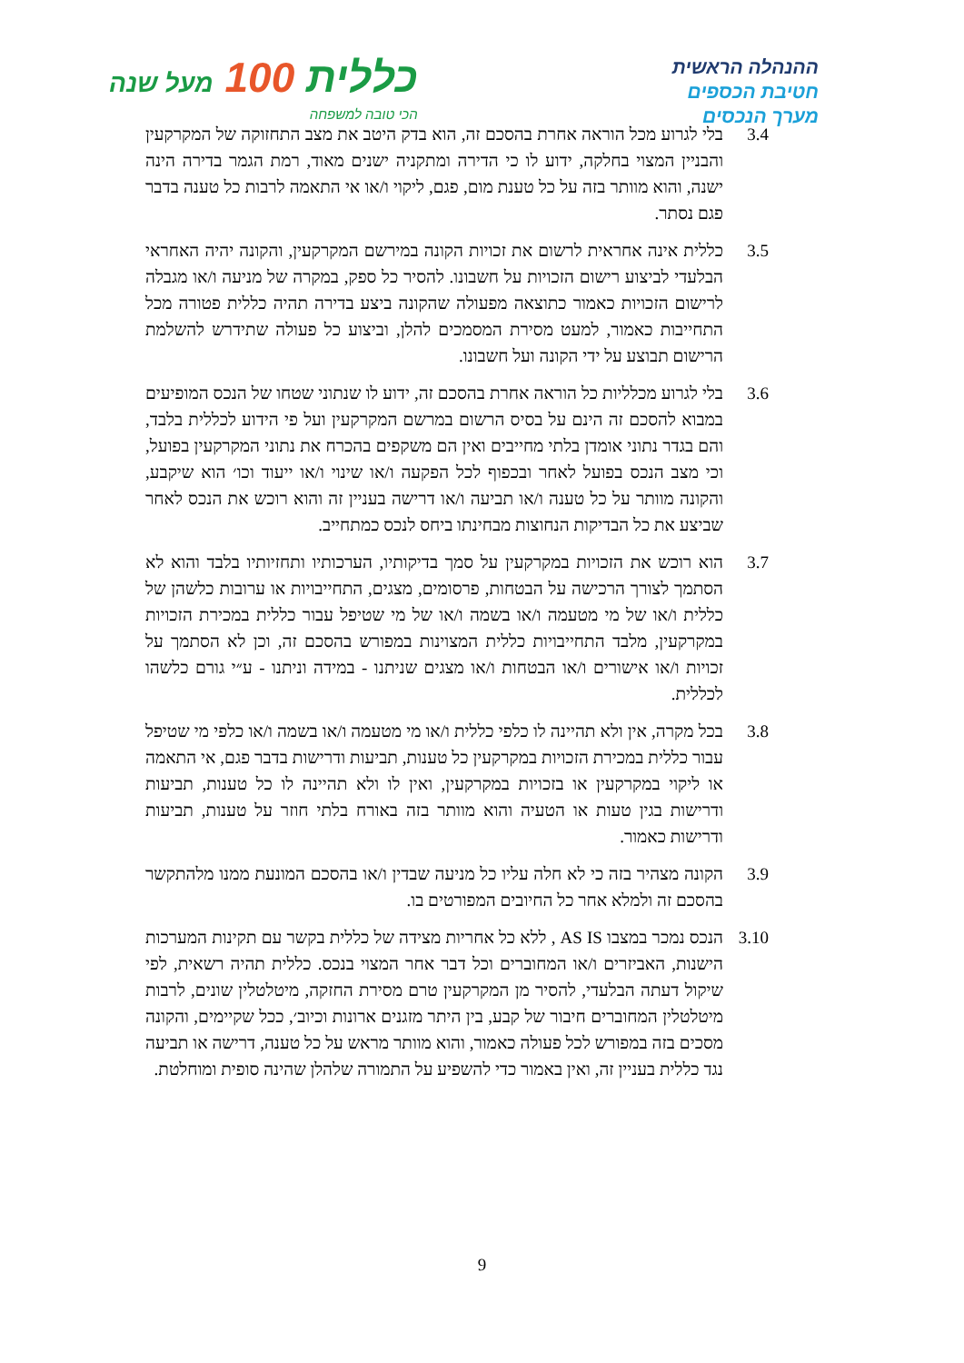ההנהלה הראשית
חטיבת הכספים
מערך הנכסים
כללית 100 מעל שנה
הכי טובה למשפחה
3.4 בלי לגרוע מכל הוראה אחרת בהסכם זה, הוא בדק היטב את מצב התחזוקה של המקרקעין והבניין המצוי בחלקה, ידוע לו כי הדירה ומתקניה ישנים מאוד, רמת הגמר בדירה הינה ישנה, והוא מוותר בזה על כל טענת מום, פגם, ליקוי ו/או אי התאמה לרבות כל טענה בדבר פגם נסתר.
3.5 כללית אינה אחראית לרשום את זכויות הקונה במירשם המקרקעין, והקונה יהיה האחראי הבלעדי לביצוע רישום הזכויות על חשבונו. להסיר כל ספק, במקרה של מניעה ו/או מגבלה לרישום הזכויות כאמור כתוצאה מפעולה שהקונה ביצע בדירה תהיה כללית פטורה מכל התחייבות כאמור, למעט מסירת המסמכים להלן, וביצוע כל פעולה שתידרש להשלמת הרישום תבוצע על ידי הקונה ועל חשבונו.
3.6 בלי לגרוע מכלליות כל הוראה אחרת בהסכם זה, ידוע לו שנתוני שטחו של הנכס המופיעים במבוא להסכם זה הינם על בסיס הרשום במרשם המקרקעין ועל פי הידוע לכללית בלבד, והם בגדר נתוני אומדן בלתי מחייבים ואין הם משקפים בהכרח את נתוני המקרקעין בפועל, וכי מצב הנכס בפועל לאחר ובכפוף לכל הפקעה ו/או שינוי ו/או ייעוד וכו׳ הוא שיקבע, והקונה מוותר על כל טענה ו/או תביעה ו/או דרישה בעניין זה והוא רוכש את הנכס לאחר שביצע את כל הבדיקות הנחוצות מבחינתו ביחס לנכס כמתחייב.
3.7 הוא רוכש את הזכויות במקרקעין על סמך בדיקותיו, הערכותיו ותחזיותיו בלבד והוא לא הסתמך לצורך הרכישה על הבטחות, פרסומים, מצגים, התחייבויות או ערובות כלשהן של כללית ו/או של מי מטעמה ו/או בשמה ו/או של מי שטיפל עבור כללית במכירת הזכויות במקרקעין, מלבד התחייבויות כללית המצוינות במפורש בהסכם זה, וכן לא הסתמך על זכויות ו/או אישורים ו/או הבטחות ו/או מצגים שניתנו - במידה וניתנו - ע״י גורם כלשהו לכללית.
3.8 בכל מקרה, אין ולא תהיינה לו כלפי כללית ו/או מי מטעמה ו/או בשמה ו/או כלפי מי שטיפל עבור כללית במכירת הזכויות במקרקעין כל טענות, תביעות ודרישות בדבר פגם, אי התאמה או ליקוי במקרקעין או בזכויות במקרקעין, ואין לו ולא תהיינה לו כל טענות, תביעות ודרישות בגין טעות או הטעיה והוא מוותר בזה באורח בלתי חוזר על טענות, תביעות ודרישות כאמור.
3.9 הקונה מצהיר בזה כי לא חלה עליו כל מניעה שבדין ו/או בהסכם המונעת ממנו מלהתקשר בהסכם זה ולמלא אחר כל החיובים המפורטים בו.
3.10 הנכס נמכר במצבו AS IS , ללא כל אחריות מצידה של כללית בקשר עם תקינות המערכות הישנות, האביזרים ו/או המחוברים וכל דבר אחר המצוי בנכס. כללית תהיה רשאית, לפי שיקול דעתה הבלעדי, להסיר מן המקרקעין טרם מסירת החזקה, מיטלטלין שונים, לרבות מיטלטלין המחוברים חיבור של קבע, בין היתר מזגנים ארונות וכיוב׳, ככל שקיימים, והקונה מסכים בזה במפורש לכל פעולה כאמור, והוא מוותר מראש על כל טענה, דרישה או תביעה נגד כללית בעניין זה, ואין באמור כדי להשפיע על התמורה שלהלן שהינה סופית ומוחלטת.
9